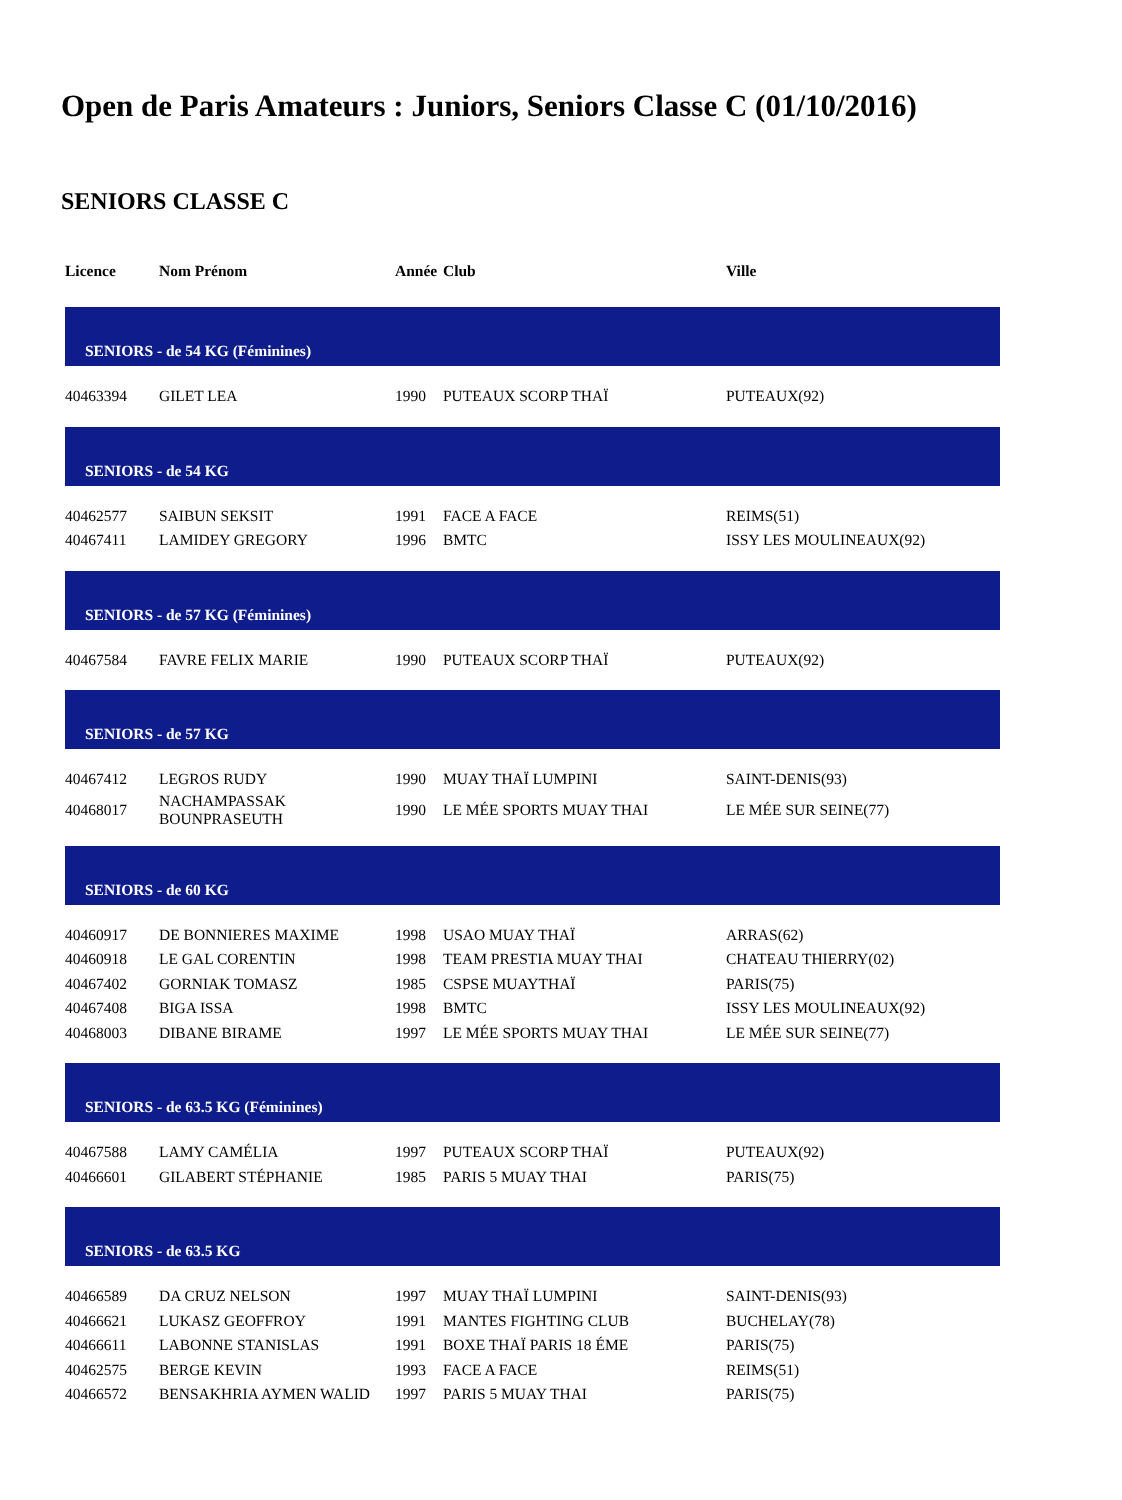Open de Paris Amateurs : Juniors, Seniors Classe C (01/10/2016)
SENIORS CLASSE C
| Licence | Nom Prénom | Année | Club | Ville |
| --- | --- | --- | --- | --- |
| SENIORS - de 54 KG (Féminines) | | | | |
| 40463394 | GILET LEA | 1990 | PUTEAUX SCORP THAÏ | PUTEAUX(92) |
| SENIORS - de 54 KG | | | | |
| 40462577 | SAIBUN SEKSIT | 1991 | FACE A FACE | REIMS(51) |
| 40467411 | LAMIDEY GREGORY | 1996 | BMTC | ISSY LES MOULINEAUX(92) |
| SENIORS - de 57 KG (Féminines) | | | | |
| 40467584 | FAVRE FELIX MARIE | 1990 | PUTEAUX SCORP THAÏ | PUTEAUX(92) |
| SENIORS - de 57 KG | | | | |
| 40467412 | LEGROS RUDY | 1990 | MUAY THAÏ LUMPINI | SAINT-DENIS(93) |
| 40468017 | NACHAMPASSAK BOUNPRASEUTH | 1990 | LE MÉE SPORTS MUAY THAI | LE MÉE SUR SEINE(77) |
| SENIORS - de 60 KG | | | | |
| 40460917 | DE BONNIERES MAXIME | 1998 | USAO MUAY THAÏ | ARRAS(62) |
| 40460918 | LE GAL CORENTIN | 1998 | TEAM PRESTIA MUAY THAI | CHATEAU THIERRY(02) |
| 40467402 | GORNIAK TOMASZ | 1985 | CSPSE MUAYTHAÏ | PARIS(75) |
| 40467408 | BIGA ISSA | 1998 | BMTC | ISSY LES MOULINEAUX(92) |
| 40468003 | DIBANE BIRAME | 1997 | LE MÉE SPORTS MUAY THAI | LE MÉE SUR SEINE(77) |
| SENIORS - de 63.5 KG (Féminines) | | | | |
| 40467588 | LAMY CAMÉLIA | 1997 | PUTEAUX SCORP THAÏ | PUTEAUX(92) |
| 40466601 | GILABERT STÉPHANIE | 1985 | PARIS 5 MUAY THAI | PARIS(75) |
| SENIORS - de 63.5 KG | | | | |
| 40466589 | DA CRUZ NELSON | 1997 | MUAY THAÏ LUMPINI | SAINT-DENIS(93) |
| 40466621 | LUKASZ GEOFFROY | 1991 | MANTES FIGHTING CLUB | BUCHELAY(78) |
| 40466611 | LABONNE STANISLAS | 1991 | BOXE THAÏ PARIS 18 ÉME | PARIS(75) |
| 40462575 | BERGE KEVIN | 1993 | FACE A FACE | REIMS(51) |
| 40466572 | BENSAKHRIA AYMEN WALID | 1997 | PARIS 5 MUAY THAI | PARIS(75) |